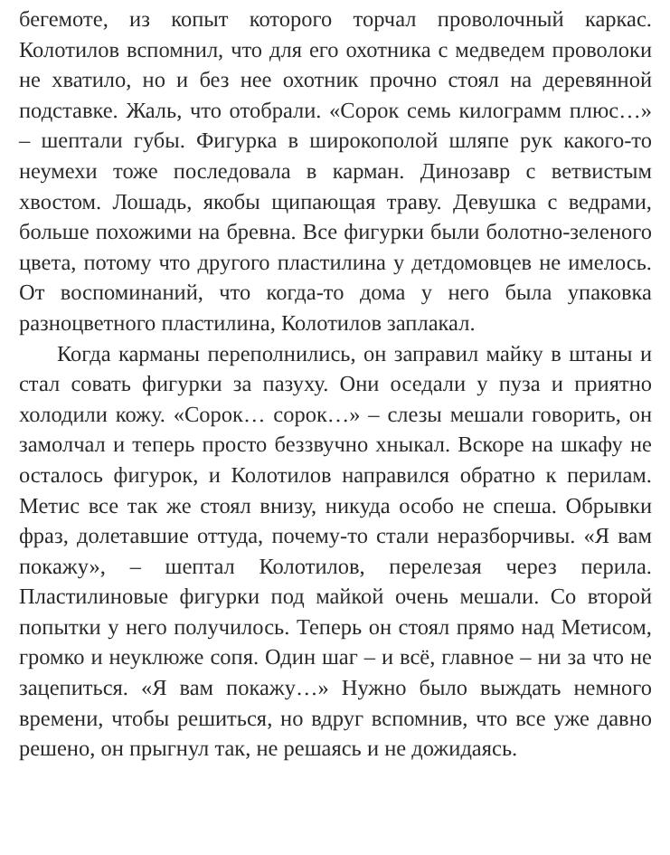бегемоте, из копыт которого торчал проволочный каркас. Колотилов вспомнил, что для его охотника с медведем проволоки не хватило, но и без нее охотник прочно стоял на деревянной подставке. Жаль, что отобрали. «Сорок семь килограмм плюс…» – шептали губы. Фигурка в широкополой шляпе рук какого-то неумехи тоже последовала в карман. Динозавр с ветвистым хвостом. Лошадь, якобы щипающая траву. Девушка с ведрами, больше похожими на бревна. Все фигурки были болотно-зеленого цвета, потому что другого пластилина у детдомовцев не имелось. От воспоминаний, что когда-то дома у него была упаковка разноцветного пластилина, Колотилов заплакал.
Когда карманы переполнились, он заправил майку в штаны и стал совать фигурки за пазуху. Они оседали у пуза и приятно холодили кожу. «Сорок… сорок…» – слезы мешали говорить, он замолчал и теперь просто беззвучно хныкал. Вскоре на шкафу не осталось фигурок, и Колотилов направился обратно к перилам. Метис все так же стоял внизу, никуда особо не спеша. Обрывки фраз, долетавшие оттуда, почему-то стали неразборчивы. «Я вам покажу», – шептал Колотилов, перелезая через перила. Пластилиновые фигурки под майкой очень мешали. Со второй попытки у него получилось. Теперь он стоял прямо над Метисом, громко и неуклюже сопя. Один шаг – и всё, главное – ни за что не зацепиться. «Я вам покажу…» Нужно было выждать немного времени, чтобы решиться, но вдруг вспомнив, что все уже давно решено, он прыгнул так, не решаясь и не дожидаясь.